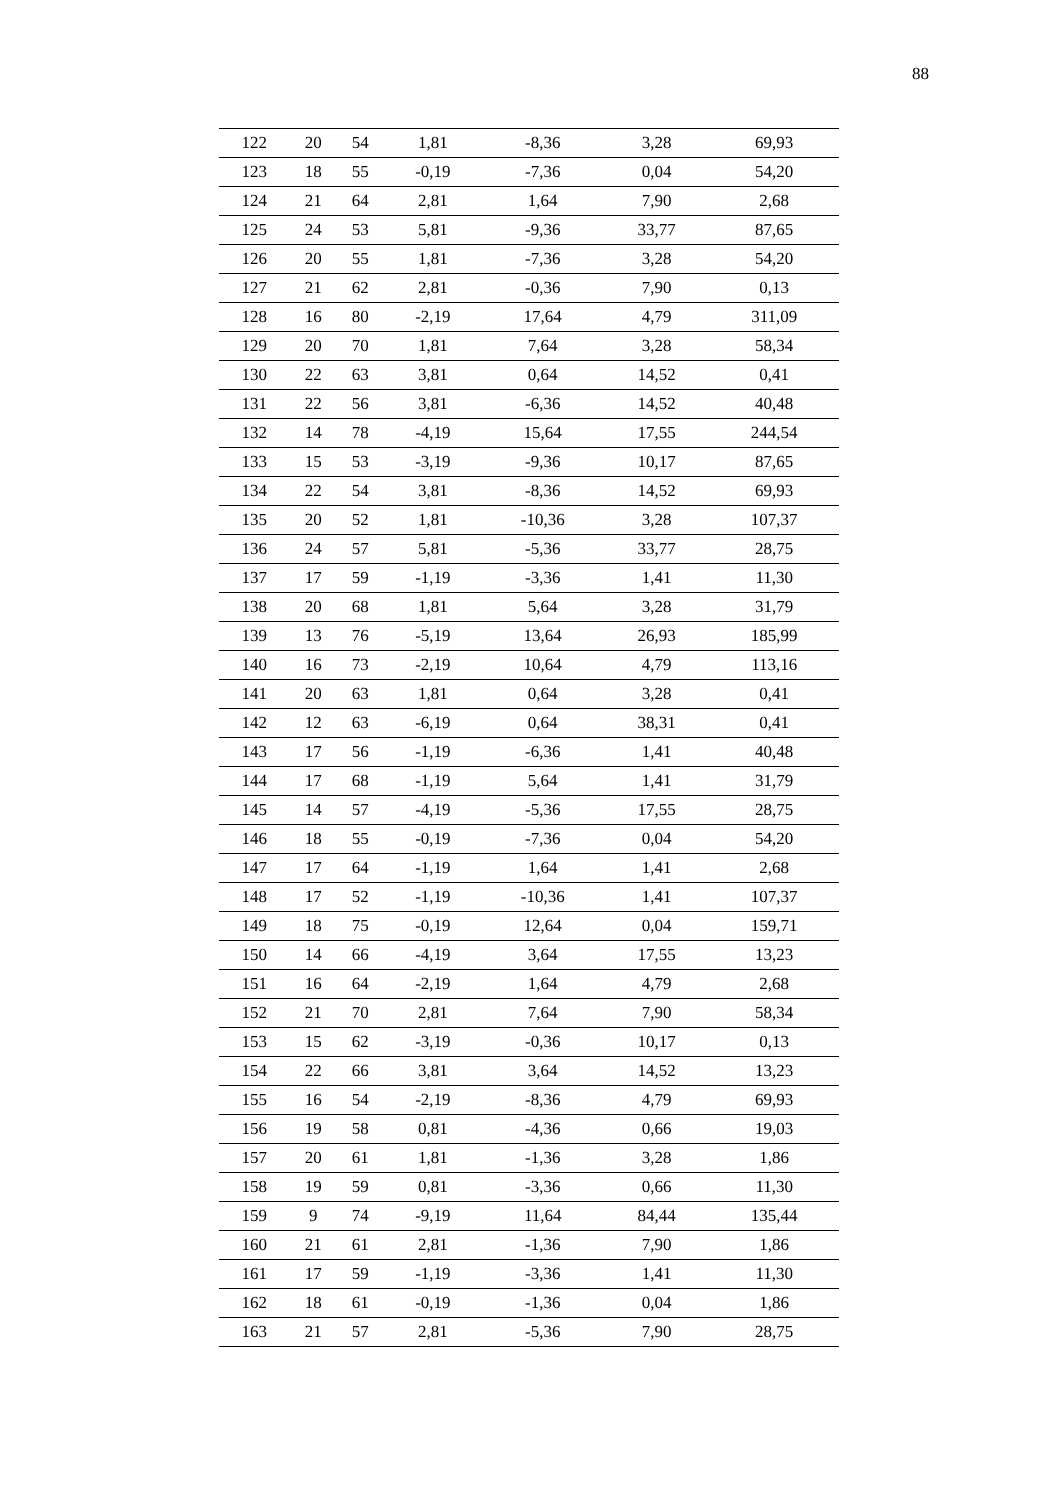88
| 122 | 20 | 54 | 1,81 | -8,36 | 3,28 | 69,93 |
| 123 | 18 | 55 | -0,19 | -7,36 | 0,04 | 54,20 |
| 124 | 21 | 64 | 2,81 | 1,64 | 7,90 | 2,68 |
| 125 | 24 | 53 | 5,81 | -9,36 | 33,77 | 87,65 |
| 126 | 20 | 55 | 1,81 | -7,36 | 3,28 | 54,20 |
| 127 | 21 | 62 | 2,81 | -0,36 | 7,90 | 0,13 |
| 128 | 16 | 80 | -2,19 | 17,64 | 4,79 | 311,09 |
| 129 | 20 | 70 | 1,81 | 7,64 | 3,28 | 58,34 |
| 130 | 22 | 63 | 3,81 | 0,64 | 14,52 | 0,41 |
| 131 | 22 | 56 | 3,81 | -6,36 | 14,52 | 40,48 |
| 132 | 14 | 78 | -4,19 | 15,64 | 17,55 | 244,54 |
| 133 | 15 | 53 | -3,19 | -9,36 | 10,17 | 87,65 |
| 134 | 22 | 54 | 3,81 | -8,36 | 14,52 | 69,93 |
| 135 | 20 | 52 | 1,81 | -10,36 | 3,28 | 107,37 |
| 136 | 24 | 57 | 5,81 | -5,36 | 33,77 | 28,75 |
| 137 | 17 | 59 | -1,19 | -3,36 | 1,41 | 11,30 |
| 138 | 20 | 68 | 1,81 | 5,64 | 3,28 | 31,79 |
| 139 | 13 | 76 | -5,19 | 13,64 | 26,93 | 185,99 |
| 140 | 16 | 73 | -2,19 | 10,64 | 4,79 | 113,16 |
| 141 | 20 | 63 | 1,81 | 0,64 | 3,28 | 0,41 |
| 142 | 12 | 63 | -6,19 | 0,64 | 38,31 | 0,41 |
| 143 | 17 | 56 | -1,19 | -6,36 | 1,41 | 40,48 |
| 144 | 17 | 68 | -1,19 | 5,64 | 1,41 | 31,79 |
| 145 | 14 | 57 | -4,19 | -5,36 | 17,55 | 28,75 |
| 146 | 18 | 55 | -0,19 | -7,36 | 0,04 | 54,20 |
| 147 | 17 | 64 | -1,19 | 1,64 | 1,41 | 2,68 |
| 148 | 17 | 52 | -1,19 | -10,36 | 1,41 | 107,37 |
| 149 | 18 | 75 | -0,19 | 12,64 | 0,04 | 159,71 |
| 150 | 14 | 66 | -4,19 | 3,64 | 17,55 | 13,23 |
| 151 | 16 | 64 | -2,19 | 1,64 | 4,79 | 2,68 |
| 152 | 21 | 70 | 2,81 | 7,64 | 7,90 | 58,34 |
| 153 | 15 | 62 | -3,19 | -0,36 | 10,17 | 0,13 |
| 154 | 22 | 66 | 3,81 | 3,64 | 14,52 | 13,23 |
| 155 | 16 | 54 | -2,19 | -8,36 | 4,79 | 69,93 |
| 156 | 19 | 58 | 0,81 | -4,36 | 0,66 | 19,03 |
| 157 | 20 | 61 | 1,81 | -1,36 | 3,28 | 1,86 |
| 158 | 19 | 59 | 0,81 | -3,36 | 0,66 | 11,30 |
| 159 | 9 | 74 | -9,19 | 11,64 | 84,44 | 135,44 |
| 160 | 21 | 61 | 2,81 | -1,36 | 7,90 | 1,86 |
| 161 | 17 | 59 | -1,19 | -3,36 | 1,41 | 11,30 |
| 162 | 18 | 61 | -0,19 | -1,36 | 0,04 | 1,86 |
| 163 | 21 | 57 | 2,81 | -5,36 | 7,90 | 28,75 |